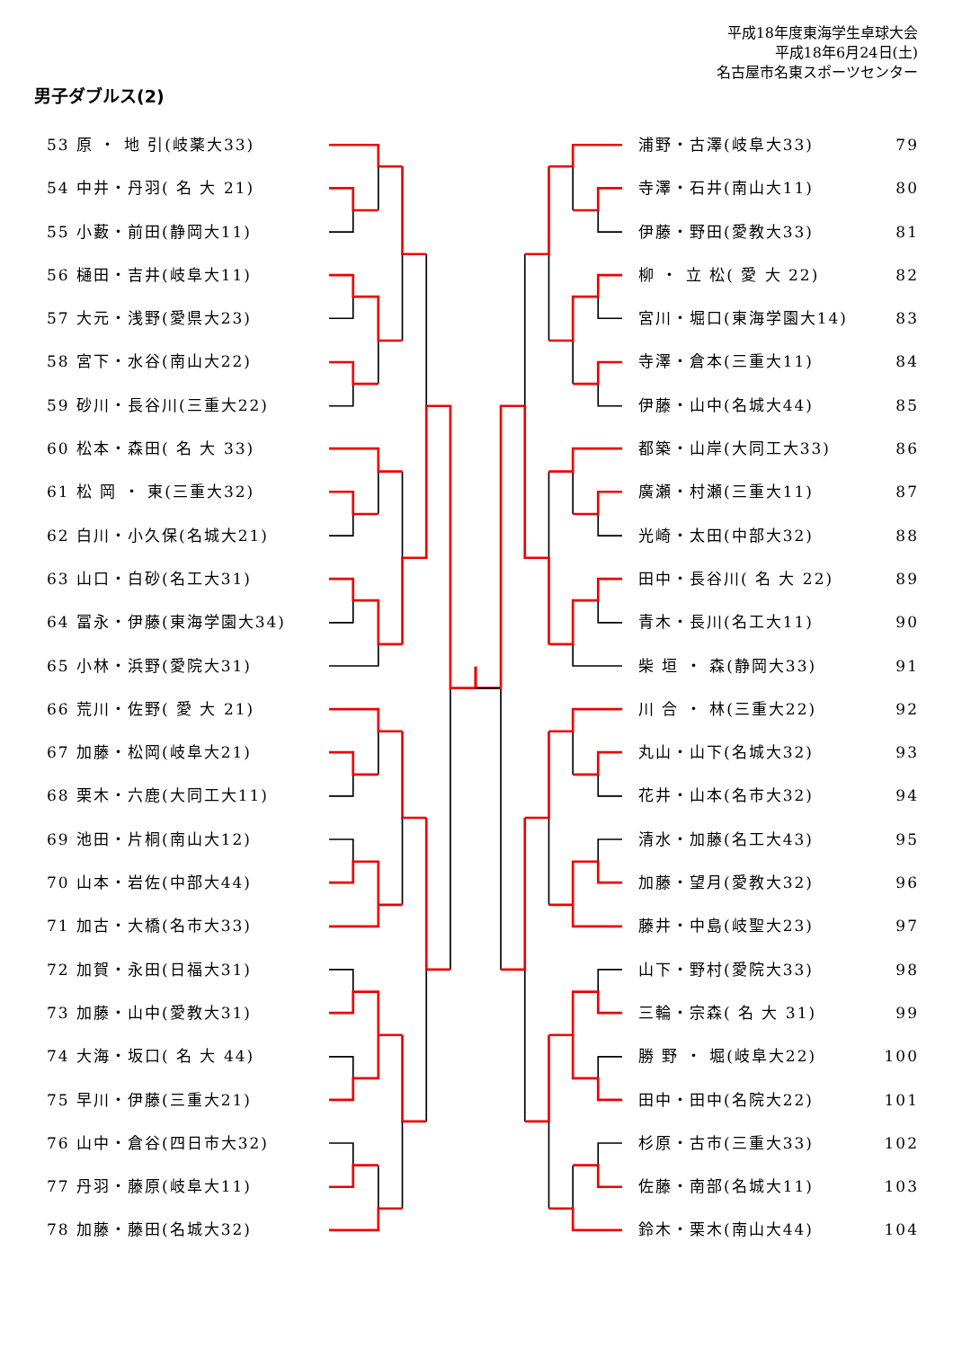平成18年度東海学生卓球大会
平成18年6月24日(土)
名古屋市名東スポーツセンター
男子ダブルス(2)
53 原 ・ 地 引(岐薬大33)
54 中井・丹羽( 名 大 21)
55 小藪・前田(静岡大11)
56 樋田・吉井(岐阜大11)
57 大元・浅野(愛県大23)
58 宮下・水谷(南山大22)
59 砂川・長谷川(三重大22)
60 松本・森田( 名 大 33)
61 松 岡 ・ 東(三重大32)
62 白川・小久保(名城大21)
63 山口・白砂(名工大31)
64 冨永・伊藤(東海学園大34)
65 小林・浜野(愛院大31)
66 荒川・佐野( 愛 大 21)
67 加藤・松岡(岐阜大21)
68 栗木・六鹿(大同工大11)
69 池田・片桐(南山大12)
70 山本・岩佐(中部大44)
71 加古・大橋(名市大33)
72 加賀・永田(日福大31)
73 加藤・山中(愛教大31)
74 大海・坂口( 名 大 44)
75 早川・伊藤(三重大21)
76 山中・倉谷(四日市大32)
77 丹羽・藤原(岐阜大11)
78 加藤・藤田(名城大32)
浦野・古澤(岐阜大33) 79
寺澤・石井(南山大11) 80
伊藤・野田(愛教大33) 81
柳 ・ 立 松( 愛 大 22) 82
宮川・堀口(東海学園大14) 83
寺澤・倉本(三重大11) 84
伊藤・山中(名城大44) 85
都築・山岸(大同工大33) 86
廣瀬・村瀬(三重大11) 87
光崎・太田(中部大32) 88
田中・長谷川( 名 大 22) 89
青木・長川(名工大11) 90
柴 垣 ・ 森(静岡大33) 91
川 合 ・ 林(三重大22) 92
丸山・山下(名城大32) 93
花井・山本(名市大32) 94
清水・加藤(名工大43) 95
加藤・望月(愛教大32) 96
藤井・中島(岐聖大23) 97
山下・野村(愛院大33) 98
三輪・宗森( 名 大 31) 99
勝 野 ・ 堀(岐阜大22) 100
田中・田中(名院大22) 101
杉原・古市(三重大33) 102
佐藤・南部(名城大11) 103
鈴木・栗木(南山大44) 104